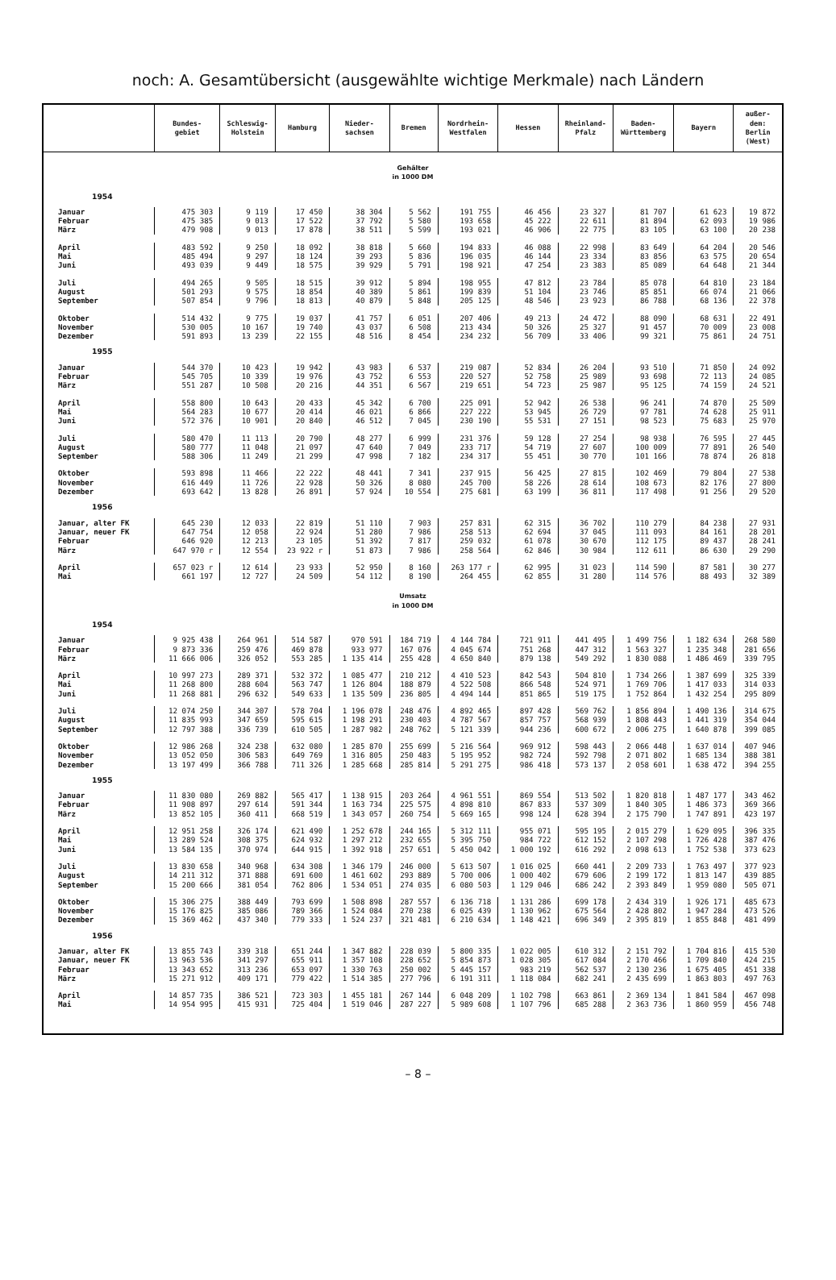noch: A. Gesamtübersicht (ausgewählte wichtige Merkmale) nach Ländern
| | Bundes- gebiet | Schleswig- Holstein | Hamburg | Nieder- sachsen | Bremen | Nordrhein- Westfalen | Hessen | Rheinland- Pfalz | Baden- Württemberg | Bayern | außer- dem: Berlin (West) |
| --- | --- | --- | --- | --- | --- | --- | --- | --- | --- | --- | --- |
| Gehälter in 1000 DM | | | | | | | | | | | |
| 1954 | | | | | | | | | | | |
| Januar Februar März | 475 303 475 385 479 908 | 9 119 9 013 9 013 | 17 450 17 522 17 878 | 38 304 37 792 38 511 | 5 562 5 580 5 599 | 191 755 193 658 193 021 | 46 456 45 222 46 906 | 23 327 22 611 22 775 | 81 707 81 894 83 105 | 61 623 62 093 63 100 | 19 872 19 986 20 238 |
| April Mai Juni | 483 592 485 494 493 039 | 9 250 9 297 9 449 | 18 092 18 124 18 575 | 38 818 39 293 39 929 | 5 660 5 836 5 791 | 194 833 196 035 198 921 | 46 088 46 144 47 254 | 22 998 23 334 23 383 | 83 649 83 856 85 089 | 64 204 63 575 64 648 | 20 546 20 654 21 344 |
| Juli August September | 494 265 501 293 507 854 | 9 505 9 575 9 796 | 18 515 18 854 18 813 | 39 912 40 389 40 879 | 5 894 5 861 5 848 | 198 955 199 839 205 125 | 47 812 51 104 48 546 | 23 784 23 746 23 923 | 85 078 85 851 86 788 | 64 810 66 074 68 136 | 23 184 21 066 22 378 |
| Oktober November Dezember | 514 432 530 005 591 893 | 9 775 10 167 13 239 | 19 037 19 740 22 155 | 41 757 43 037 48 516 | 6 051 6 508 8 454 | 207 406 213 434 234 232 | 49 213 50 326 56 709 | 24 472 25 327 33 406 | 88 090 91 457 99 321 | 68 631 70 009 75 861 | 22 491 23 008 24 751 |
| 1955 | | | | | | | | | | | |
| Januar Februar März | 544 370 545 705 551 287 | 10 423 10 339 10 508 | 19 942 19 976 20 216 | 43 983 43 752 44 351 | 6 537 6 553 6 567 | 219 087 220 527 219 651 | 52 834 52 758 54 723 | 26 204 25 989 25 987 | 93 510 93 698 95 125 | 71 850 72 113 74 159 | 24 092 24 085 24 521 |
| April Mai Juni | 558 800 564 283 572 376 | 10 643 10 677 10 901 | 20 433 20 414 20 840 | 45 342 46 021 46 512 | 6 700 6 866 7 045 | 225 091 227 222 230 190 | 52 942 53 945 55 531 | 26 538 26 729 27 151 | 96 241 97 781 98 523 | 74 870 74 628 75 683 | 25 509 25 911 25 970 |
| Juli August September | 580 470 580 777 588 306 | 11 113 11 048 11 249 | 20 790 21 097 21 299 | 48 277 47 640 47 998 | 6 999 7 049 7 182 | 231 376 233 717 234 317 | 59 128 54 719 55 451 | 27 254 27 607 30 770 | 98 938 100 009 101 166 | 76 595 77 891 78 874 | 27 445 26 540 26 818 |
| Oktober November Dezember | 593 898 616 449 693 642 | 11 466 11 726 13 828 | 22 222 22 928 26 891 | 48 441 50 326 57 924 | 7 341 8 080 10 554 | 237 915 245 700 275 681 | 56 425 58 226 63 199 | 27 815 28 614 36 811 | 102 469 108 673 117 498 | 79 804 82 176 91 256 | 27 538 27 800 29 520 |
| 1956 | | | | | | | | | | | |
| Januar, alter FK Januar, neuer FK Februar März | 645 230 647 754 646 920 647 970 r | 12 033 12 058 12 213 12 554 | 22 819 22 924 23 105 23 922 r | 51 110 51 280 51 392 51 873 | 7 903 7 986 7 817 7 986 | 257 831 258 513 259 032 258 564 | 62 315 62 694 61 078 62 846 | 36 702 37 045 30 670 30 984 | 110 279 111 093 112 175 112 611 | 84 238 84 161 89 437 86 630 | 27 931 28 201 28 241 29 290 |
| April Mai | 657 023 r 661 197 | 12 614 12 727 | 23 933 24 509 | 52 950 54 112 | 8 160 8 190 | 263 177 r 264 455 | 62 995 62 855 | 31 023 31 280 | 114 590 114 576 | 87 581 88 493 | 30 277 32 389 |
| Umsatz in 1000 DM | | | | | | | | | | | |
| 1954 | | | | | | | | | | | |
| Januar Februar März | 9 925 438 9 873 336 11 666 006 | 264 961 259 476 326 052 | 514 587 469 878 553 285 | 970 591 933 977 1 135 414 | 184 719 167 076 255 428 | 4 144 784 4 045 674 4 650 840 | 721 911 751 268 879 138 | 441 495 447 312 549 292 | 1 499 756 1 563 327 1 830 088 | 1 182 634 1 235 348 1 486 469 | 268 580 281 656 339 795 |
| April Mai Juni | 10 997 273 11 268 800 11 268 881 | 289 371 288 604 296 632 | 532 372 563 747 549 633 | 1 085 477 1 126 804 1 135 509 | 210 212 188 879 236 805 | 4 410 523 4 522 508 4 494 144 | 842 543 866 548 851 865 | 504 810 524 971 519 175 | 1 734 266 1 769 706 1 752 864 | 1 387 699 1 417 033 1 432 254 | 325 339 314 033 295 809 |
| Juli August September | 12 074 250 11 835 993 12 797 388 | 344 307 347 659 336 739 | 578 704 595 615 610 505 | 1 196 078 1 198 291 1 287 982 | 248 476 230 403 248 762 | 4 892 465 4 787 567 5 121 339 | 897 428 857 757 944 236 | 569 762 568 939 600 672 | 1 856 894 1 808 443 2 006 275 | 1 490 136 1 441 319 1 640 878 | 314 675 354 044 399 085 |
| Oktober November Dezember | 12 986 268 13 052 050 13 197 499 | 324 238 306 583 366 788 | 632 080 649 769 711 326 | 1 285 870 1 316 805 1 285 668 | 255 699 250 483 285 814 | 5 216 564 5 195 952 5 291 275 | 969 912 982 724 986 418 | 598 443 592 798 573 137 | 2 066 448 2 071 802 2 058 601 | 1 637 014 1 685 134 1 638 472 | 407 946 388 381 394 255 |
| 1955 | | | | | | | | | | | |
| Januar Februar März | 11 830 080 11 908 897 13 852 105 | 269 882 297 614 360 411 | 565 417 591 344 668 519 | 1 138 915 1 163 734 1 343 057 | 203 264 225 575 260 754 | 4 961 551 4 898 810 5 669 165 | 869 554 867 833 998 124 | 513 502 537 309 628 394 | 1 820 818 1 840 305 2 175 790 | 1 487 177 1 486 373 1 747 891 | 343 462 369 366 423 197 |
| April Mai Juni | 12 951 258 13 289 524 13 584 135 | 326 174 308 375 370 974 | 621 490 624 932 644 915 | 1 252 678 1 297 212 1 392 918 | 244 165 232 655 257 651 | 5 312 111 5 395 750 5 450 042 | 955 071 984 722 1 000 192 | 595 195 612 152 616 292 | 2 015 279 2 107 298 2 098 613 | 1 629 095 1 726 428 1 752 538 | 396 335 387 476 373 623 |
| Juli August September | 13 830 658 14 211 312 15 200 666 | 340 968 371 888 381 054 | 634 308 691 600 762 806 | 1 346 179 1 461 602 1 534 051 | 246 000 293 889 274 035 | 5 613 507 5 700 006 6 080 503 | 1 016 025 1 000 402 1 129 046 | 660 441 679 606 686 242 | 2 209 733 2 199 172 2 393 849 | 1 763 497 1 813 147 1 959 080 | 377 923 439 885 505 071 |
| Oktober November Dezember | 15 306 275 15 176 825 15 369 462 | 388 449 385 086 437 340 | 793 699 789 366 779 333 | 1 508 898 1 524 084 1 524 237 | 287 557 270 238 321 481 | 6 136 718 6 025 439 6 210 634 | 1 131 286 1 130 962 1 148 421 | 699 178 675 564 696 349 | 2 434 319 2 428 802 2 395 819 | 1 926 171 1 947 284 1 855 848 | 485 673 473 526 481 499 |
| 1956 | | | | | | | | | | | |
| Januar, alter FK Januar, neuer FK Februar März | 13 855 743 13 963 536 13 343 652 15 271 912 | 339 318 341 297 313 236 409 171 | 651 244 655 911 653 097 779 422 | 1 347 882 1 357 108 1 330 763 1 514 385 | 228 039 228 652 250 002 277 796 | 5 800 335 5 854 873 5 445 157 6 191 311 | 1 022 005 1 028 305 983 219 1 118 084 | 610 312 617 084 562 537 682 241 | 2 151 792 2 170 466 2 130 236 2 435 699 | 1 704 816 1 709 840 1 675 405 1 863 803 | 415 530 424 215 451 338 497 763 |
| April Mai | 14 857 735 14 954 995 | 386 521 415 931 | 723 303 725 404 | 1 455 181 1 519 046 | 267 144 287 227 | 6 048 209 5 989 608 | 1 102 798 1 107 796 | 663 861 685 288 | 2 369 134 2 363 736 | 1 841 584 1 860 959 | 467 098 456 748 |
– 8 –